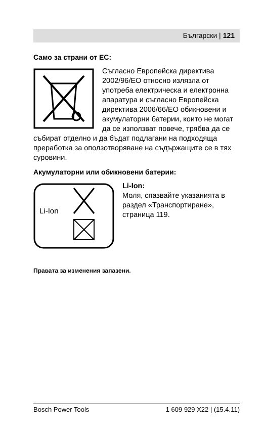Български | 121
Само за страни от ЕС:
Съгласно Европейска директива 2002/96/ЕО относно излязла от употреба електрическа и електронна апаратура и съгласно Европейска директива 2006/66/ЕО обикновени и акумулаторни батерии, които не могат да се използват повече, трябва да се събират отделно и да бъдат подлагани на подходяща преработка за оползотворяване на съдържащите се в тях суровини.
Акумулаторни или обикновени батерии:
Li-Ion
Li-Ion:
Моля, спазвайте указанията в раздел «Транспортиране», страница 119.
Правата за изменения запазени.
Bosch Power Tools 1 609 929 X22 | (15.4.11)